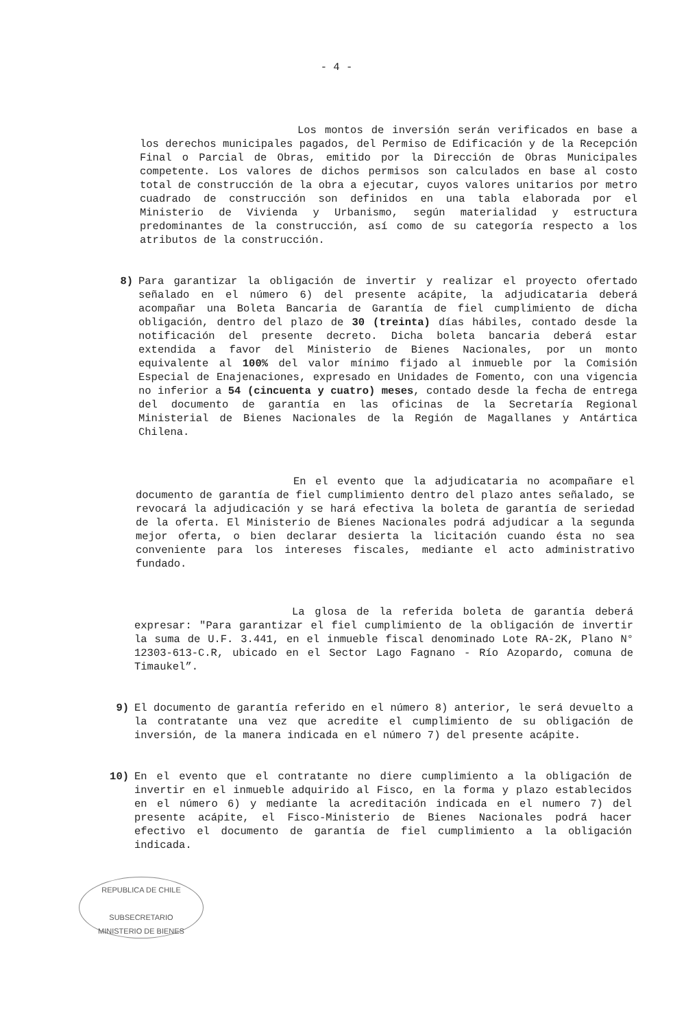- 4 -
Los montos de inversión serán verificados en base a los derechos municipales pagados, del Permiso de Edificación y de la Recepción Final o Parcial de Obras, emitido por la Dirección de Obras Municipales competente. Los valores de dichos permisos son calculados en base al costo total de construcción de la obra a ejecutar, cuyos valores unitarios por metro cuadrado de construcción son definidos en una tabla elaborada por el Ministerio de Vivienda y Urbanismo, según materialidad y estructura predominantes de la construcción, así como de su categoría respecto a los atributos de la construcción.
8) Para garantizar la obligación de invertir y realizar el proyecto ofertado señalado en el número 6) del presente acápite, la adjudicataria deberá acompañar una Boleta Bancaria de Garantía de fiel cumplimiento de dicha obligación, dentro del plazo de 30 (treinta) días hábiles, contado desde la notificación del presente decreto. Dicha boleta bancaria deberá estar extendida a favor del Ministerio de Bienes Nacionales, por un monto equivalente al 100% del valor mínimo fijado al inmueble por la Comisión Especial de Enajenaciones, expresado en Unidades de Fomento, con una vigencia no inferior a 54 (cincuenta y cuatro) meses, contado desde la fecha de entrega del documento de garantía en las oficinas de la Secretaría Regional Ministerial de Bienes Nacionales de la Región de Magallanes y Antártica Chilena.
En el evento que la adjudicataria no acompañare el documento de garantía de fiel cumplimiento dentro del plazo antes señalado, se revocará la adjudicación y se hará efectiva la boleta de garantía de seriedad de la oferta. El Ministerio de Bienes Nacionales podrá adjudicar a la segunda mejor oferta, o bien declarar desierta la licitación cuando ésta no sea conveniente para los intereses fiscales, mediante el acto administrativo fundado.
La glosa de la referida boleta de garantía deberá expresar: "Para garantizar el fiel cumplimiento de la obligación de invertir la suma de U.F. 3.441, en el inmueble fiscal denominado Lote RA-2K, Plano N° 12303-613-C.R, ubicado en el Sector Lago Fagnano - Río Azopardo, comuna de Timaukel”.
9) El documento de garantía referido en el número 8) anterior, le será devuelto a la contratante una vez que acredite el cumplimiento de su obligación de inversión, de la manera indicada en el número 7) del presente acápite.
10) En el evento que el contratante no diere cumplimiento a la obligación de invertir en el inmueble adquirido al Fisco, en la forma y plazo establecidos en el número 6) y mediante la acreditación indicada en el numero 7) del presente acápite, el Fisco-Ministerio de Bienes Nacionales podrá hacer efectivo el documento de garantía de fiel cumplimiento a la obligación indicada.
REPUBLICA DE CHILE
SUBSECRETARIO
MINISTERIO DE BIENES